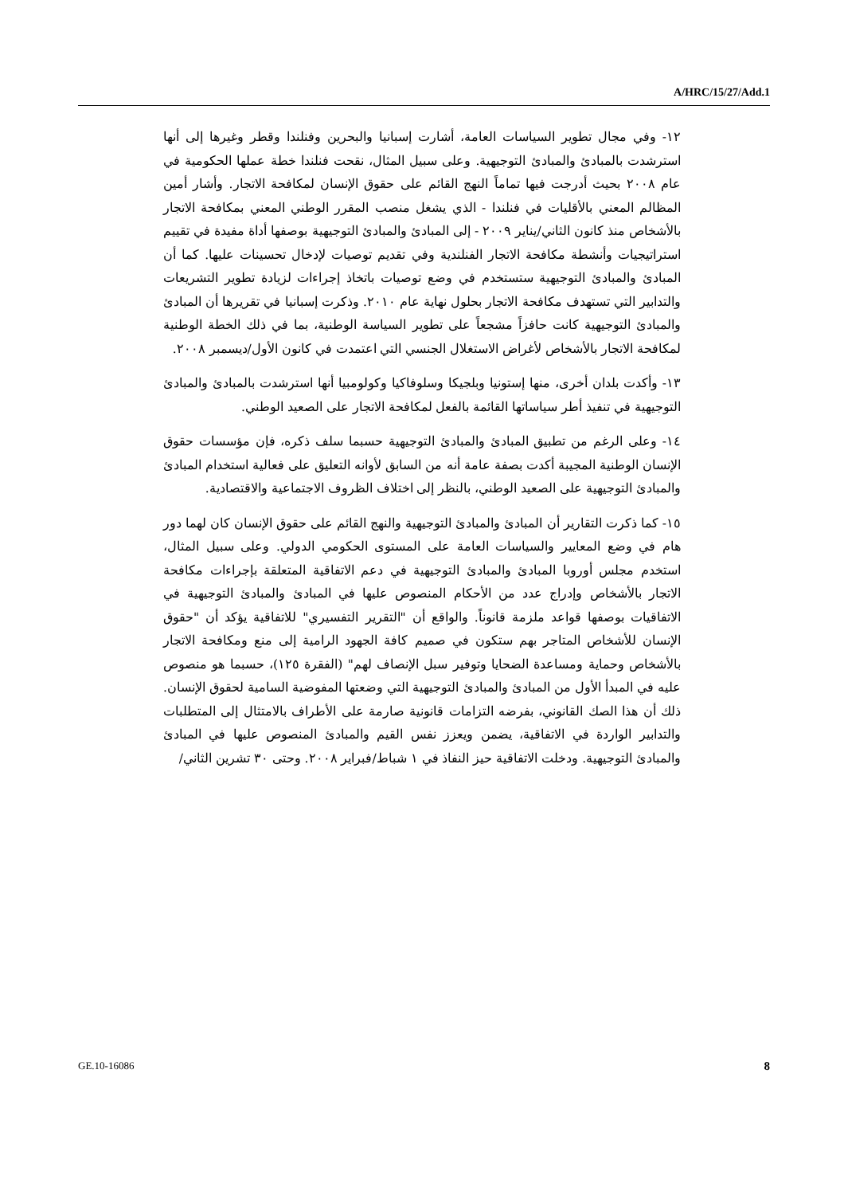A/HRC/15/27/Add.1
١٢- وفي مجال تطوير السياسات العامة، أشارت إسبانيا والبحرين وفنلندا وقطر وغيرها إلى أنها استرشدت بالمبادئ والمبادئ التوجيهية. وعلى سبيل المثال، نقحت فنلندا خطة عملها الحكومية في عام ٢٠٠٨ بحيث أدرجت فيها تماماً النهج القائم على حقوق الإنسان لمكافحة الاتجار. وأشار أمين المظالم المعني بالأقليات في فنلندا - الذي يشغل منصب المقرر الوطني المعني بمكافحة الاتجار بالأشخاص منذ كانون الثاني/يناير ٢٠٠٩ - إلى المبادئ والمبادئ التوجيهية بوصفها أداة مفيدة في تقييم استراتيجيات وأنشطة مكافحة الاتجار الفنلندية وفي تقديم توصيات لإدخال تحسينات عليها. كما أن المبادئ والمبادئ التوجيهية ستستخدم في وضع توصيات باتخاذ إجراءات لزيادة تطوير التشريعات والتدابير التي تستهدف مكافحة الاتجار بحلول نهاية عام ٢٠١٠. وذكرت إسبانيا في تقريرها أن المبادئ والمبادئ التوجيهية كانت حافزاً مشجعاً على تطوير السياسة الوطنية، بما في ذلك الخطة الوطنية لمكافحة الاتجار بالأشخاص لأغراض الاستغلال الجنسي التي اعتمدت في كانون الأول/ديسمبر ٢٠٠٨.
١٣- وأكدت بلدان أخرى، منها إستونيا وبلجيكا وسلوفاكيا وكولومبيا أنها استرشدت بالمبادئ والمبادئ التوجيهية في تنفيذ أطر سياساتها القائمة بالفعل لمكافحة الاتجار على الصعيد الوطني.
١٤- وعلى الرغم من تطبيق المبادئ والمبادئ التوجيهية حسبما سلف ذكره، فإن مؤسسات حقوق الإنسان الوطنية المجيبة أكدت بصفة عامة أنه من السابق لأوانه التعليق على فعالية استخدام المبادئ والمبادئ التوجيهية على الصعيد الوطني، بالنظر إلى اختلاف الظروف الاجتماعية والاقتصادية.
١٥- كما ذكرت التقارير أن المبادئ والمبادئ التوجيهية والنهج القائم على حقوق الإنسان كان لهما دور هام في وضع المعايير والسياسات العامة على المستوى الحكومي الدولي. وعلى سبيل المثال، استخدم مجلس أوروبا المبادئ والمبادئ التوجيهية في دعم الاتفاقية المتعلقة بإجراءات مكافحة الاتجار بالأشخاص وإدراج عدد من الأحكام المنصوص عليها في المبادئ والمبادئ التوجيهية في الاتفاقيات بوصفها قواعد ملزمة قانوناً. والواقع أن "التقرير التفسيري" للاتفاقية يؤكد أن "حقوق الإنسان للأشخاص المتاجر بهم ستكون في صميم كافة الجهود الرامية إلى منع ومكافحة الاتجار بالأشخاص وحماية ومساعدة الضحايا وتوفير سبل الإنصاف لهم" (الفقرة ١٢٥)، حسبما هو منصوص عليه في المبدأ الأول من المبادئ والمبادئ التوجيهية التي وضعتها المفوضية السامية لحقوق الإنسان. ذلك أن هذا الصك القانوني، بفرضه التزامات قانونية صارمة على الأطراف بالامتثال إلى المتطلبات والتدابير الواردة في الاتفاقية، يضمن ويعزز نفس القيم والمبادئ المنصوص عليها في المبادئ والمبادئ التوجيهية. ودخلت الاتفاقية حيز النفاذ في ١ شباط/فبراير ٢٠٠٨. وحتى ٣٠ تشرين الثاني/
GE.10-16086 8